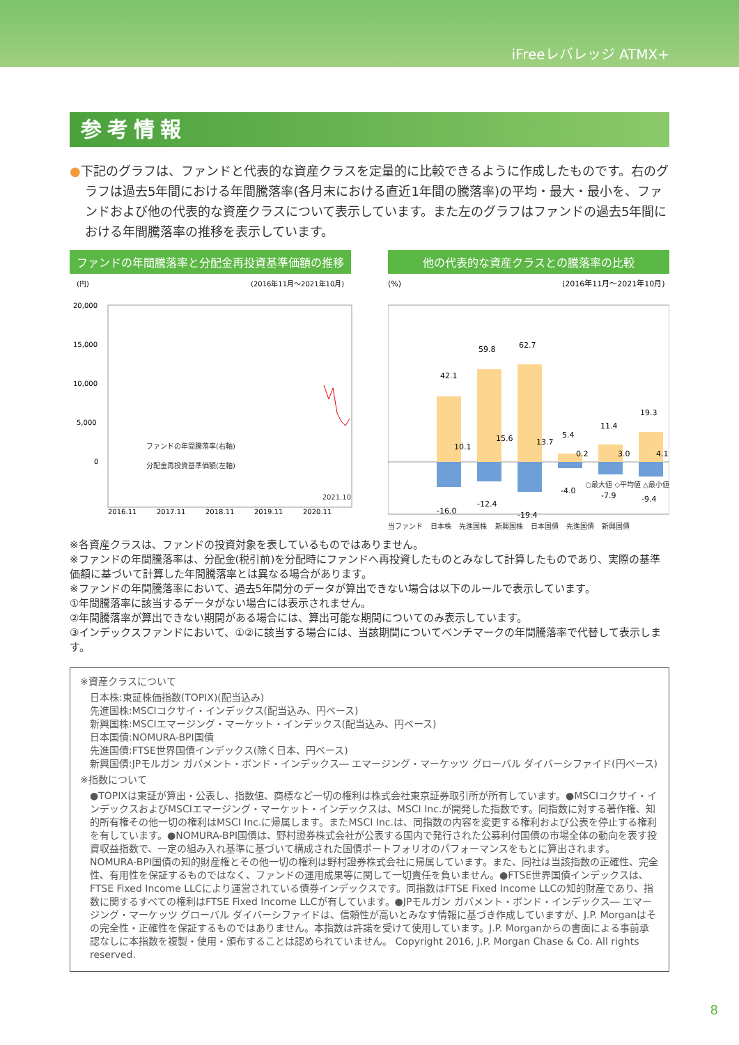iFreeレバレッジ ATMX+
参考情報
●下記のグラフは、ファンドと代表的な資産クラスを定量的に比較できるように作成したものです。右のグラフは過去5年間における年間騰落率(各月末における直近1年間の騰落率)の平均・最大・最小を、ファンドおよび他の代表的な資産クラスについて表示しています。また左のグラフはファンドの過去5年間における年間騰落率の推移を表示しています。
ファンドの年間騰落率と分配金再投資基準価額の推移
(円)
(2016年11月～2021年10月)
20,000
15,000
10,000
5,000
0
2016.11
2017.11
2018.11
2019.11
2020.11
ファンドの年間騰落率(右軸)
分配金再投資基準価額(左軸)
2021.10
他の代表的な資産クラスとの騰落率の比較
(%)
(2016年11月～2021年10月)
42.1
59.8
62.7
5.4
11.4
19.3
10.1
15.6
13.7
0.2
3.0
4.1
-16.0
-12.4
-19.4
-4.0
-7.9
-9.4
○最大値 ◇平均値 △最小値
当ファンド 日本株 先進国株 新興国株 日本国債 先進国債 新興国債
※各資産クラスは、ファンドの投資対象を表しているものではありません。
※ファンドの年間騰落率は、分配金(税引前)を分配時にファンドへ再投資したものとみなして計算したものであり、実際の基準価額に基づいて計算した年間騰落率とは異なる場合があります。
※ファンドの年間騰落率において、過去5年間分のデータが算出できない場合は以下のルールで表示しています。
①年間騰落率に該当するデータがない場合には表示されません。
②年間騰落率が算出できない期間がある場合には、算出可能な期間についてのみ表示しています。
③インデックスファンドにおいて、①②に該当する場合には、当該期間についてベンチマークの年間騰落率で代替して表示します。
※資産クラスについて
日本株:東証株価指数(TOPIX)(配当込み)
先進国株:MSCIコクサイ・インデックス(配当込み、円ベース)
新興国株:MSCIエマージング・マーケット・インデックス(配当込み、円ベース)
日本国債:NOMURA-BPI国債
先進国債:FTSE世界国債インデックス(除く日本、円ベース)
新興国債:JPモルガン ガバメント・ボンド・インデックス― エマージング・マーケッツ グローバル ダイバーシファイド(円ベース)
※指数について
●TOPIXは東証が算出・公表し、指数値、商標など一切の権利は株式会社東京証券取引所が所有しています。●MSCIコクサイ・インデックスおよびMSCIエマージング・マーケット・インデックスは、MSCI Inc.が開発した指数です。同指数に対する著作権、知的所有権その他一切の権利はMSCI Inc.に帰属します。またMSCI Inc.は、同指数の内容を変更する権利および公表を停止する権利を有しています。●NOMURA-BPI国債は、野村證券株式会社が公表する国内で発行された公募利付国債の市場全体の動向を表す投資収益指数で、一定の組み入れ基準に基づいて構成された国債ポートフォリオのパフォーマンスをもとに算出されます。NOMURA-BPI国債の知的財産権とその他一切の権利は野村證券株式会社に帰属しています。また、同社は当該指数の正確性、完全性、有用性を保証するものではなく、ファンドの運用成果等に関して一切責任を負いません。●FTSE世界国債インデックスは、FTSE Fixed Income LLCにより運営されている債券インデックスです。同指数はFTSE Fixed Income LLCの知的財産であり、指数に関するすべての権利はFTSE Fixed Income LLCが有しています。●JPモルガン ガバメント・ボンド・インデックス― エマージング・マーケッツ グローバル ダイバーシファイドは、信頼性が高いとみなす情報に基づき作成していますが、J.P. Morganはその完全性・正確性を保証するものではありません。本指数は許諾を受けて使用しています。J.P. Morganからの書面による事前承認なしに本指数を複製・使用・頒布することは認められていません。 Copyright 2016, J.P. Morgan Chase & Co. All rights reserved.
8